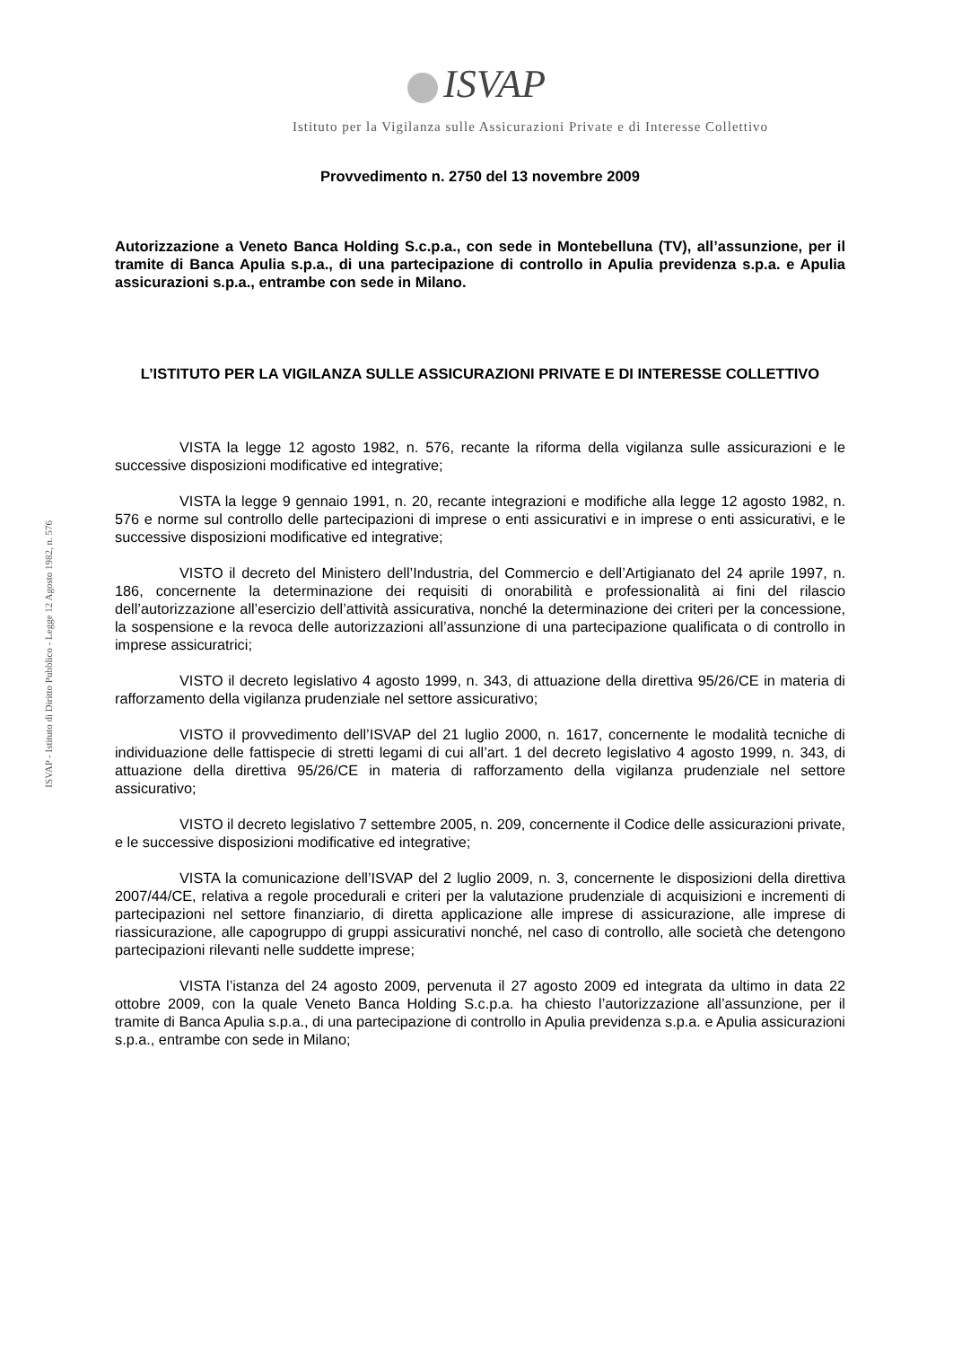ISVAP
Istituto per la Vigilanza sulle Assicurazioni Private e di Interesse Collettivo
Provvedimento n. 2750 del 13 novembre 2009
Autorizzazione a Veneto Banca Holding S.c.p.a., con sede in Montebelluna (TV), all’assunzione, per il tramite di Banca Apulia s.p.a., di una partecipazione di controllo in Apulia previdenza s.p.a. e Apulia assicurazioni s.p.a., entrambe con sede in Milano.
L’ISTITUTO PER LA VIGILANZA SULLE ASSICURAZIONI PRIVATE E DI INTERESSE COLLETTIVO
VISTA la legge 12 agosto 1982, n. 576, recante la riforma della vigilanza sulle assicurazioni e le successive disposizioni modificative ed integrative;
VISTA la legge 9 gennaio 1991, n. 20, recante integrazioni e modifiche alla legge 12 agosto 1982, n. 576 e norme sul controllo delle partecipazioni di imprese o enti assicurativi e in imprese o enti assicurativi, e le successive disposizioni modificative ed integrative;
VISTO il decreto del Ministero dell’Industria, del Commercio e dell’Artigianato del 24 aprile 1997, n. 186, concernente la determinazione dei requisiti di onorabilità e professionalità ai fini del rilascio dell’autorizzazione all’esercizio dell’attività assicurativa, nonché la determinazione dei criteri per la concessione, la sospensione e la revoca delle autorizzazioni all’assunzione di una partecipazione qualificata o di controllo in imprese assicuratrici;
VISTO il decreto legislativo 4 agosto 1999, n. 343, di attuazione della direttiva 95/26/CE in materia di rafforzamento della vigilanza prudenziale nel settore assicurativo;
VISTO il provvedimento dell’ISVAP del 21 luglio 2000, n. 1617, concernente le modalità tecniche di individuazione delle fattispecie di stretti legami di cui all’art. 1 del decreto legislativo 4 agosto 1999, n. 343, di attuazione della direttiva 95/26/CE in materia di rafforzamento della vigilanza prudenziale nel settore assicurativo;
VISTO il decreto legislativo 7 settembre 2005, n. 209, concernente il Codice delle assicurazioni private, e le successive disposizioni modificative ed integrative;
VISTA la comunicazione dell’ISVAP del 2 luglio 2009, n. 3, concernente le disposizioni della direttiva 2007/44/CE, relativa a regole procedurali e criteri per la valutazione prudenziale di acquisizioni e incrementi di partecipazioni nel settore finanziario, di diretta applicazione alle imprese di assicurazione, alle imprese di riassicurazione, alle capogruppo di gruppi assicurativi nonché, nel caso di controllo, alle società che detengono partecipazioni rilevanti nelle suddette imprese;
VISTA l’istanza del 24 agosto 2009, pervenuta il 27 agosto 2009 ed integrata da ultimo in data 22 ottobre 2009, con la quale Veneto Banca Holding S.c.p.a. ha chiesto l’autorizzazione all’assunzione, per il tramite di Banca Apulia s.p.a., di una partecipazione di controllo in Apulia previdenza s.p.a. e Apulia assicurazioni s.p.a., entrambe con sede in Milano;
ISVAP - Istituto di Diritto Pubblico - Legge 12 Agosto 1982, n. 576